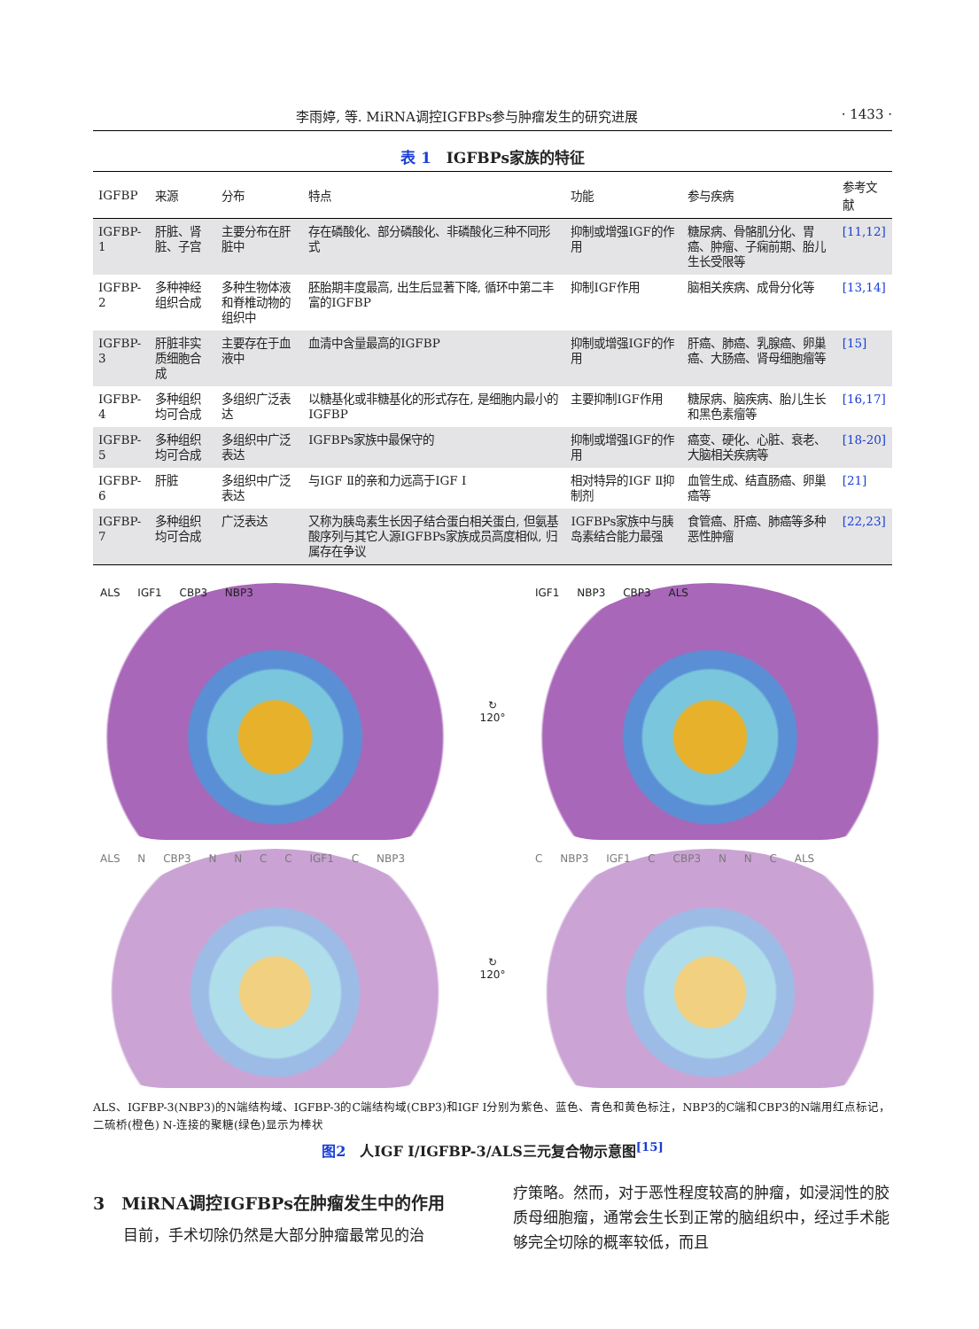李雨婷, 等. MiRNA调控IGFBPs参与肿瘤发生的研究进展 · 1433 ·
表 1　IGFBPs家族的特征
| IGFBP | 来源 | 分布 | 特点 | 功能 | 参与疾病 | 参考文献 |
| --- | --- | --- | --- | --- | --- | --- |
| IGFBP-1 | 肝脏、肾脏、子宫 | 主要分布在肝脏中 | 存在磷酸化、部分磷酸化、非磷酸化三种不同形式 | 抑制或增强IGF的作用 | 糖尿病、骨骼肌分化、胃癌、肿瘤、子痫前期、胎儿生长受限等 | [11,12] |
| IGFBP-2 | 多种神经组织合成 | 多种生物体液和脊椎动物的组织中 | 胚胎期丰度最高, 出生后显著下降, 循环中第二丰富的IGFBP | 抑制IGF作用 | 脑相关疾病、成骨分化等 | [13,14] |
| IGFBP-3 | 肝脏非实质细胞合成 | 主要存在于血液中 | 血清中含量最高的IGFBP | 抑制或增强IGF的作用 | 肝癌、肺癌、乳腺癌、卵巢癌、大肠癌、肾母细胞瘤等 | [15] |
| IGFBP-4 | 多种组织均可合成 | 多组织广泛表达 | 以糖基化或非糖基化的形式存在, 是细胞内最小的IGFBP | 主要抑制IGF作用 | 糖尿病、脑疾病、胎儿生长和黑色素瘤等 | [16,17] |
| IGFBP-5 | 多种组织均可合成 | 多组织中广泛表达 | IGFBPs家族中最保守的 | 抑制或增强IGF的作用 | 癌变、硬化、心脏、衰老、大脑相关疾病等 | [18-20] |
| IGFBP-6 | 肝脏 | 多组织中广泛表达 | 与IGF Ⅱ的亲和力远高于IGF Ⅰ | 相对特异的IGF Ⅱ抑制剂 | 血管生成、结直肠癌、卵巢癌等 | [21] |
| IGFBP-7 | 多种组织均可合成 | 广泛表达 | 又称为胰岛素生长因子结合蛋白相关蛋白, 但氨基酸序列与其它人源IGFBPs家族成员高度相似, 归属存在争议 | IGFBPs家族中与胰岛素结合能力最强 | 食管癌、肝癌、肺癌等多种恶性肿瘤 | [22,23] |
ALS IGF1 CBP3 NBP3
↻
120°
IGF1 NBP3 CBP3 ALS
ALS N CBP3 N N C C IGF1 C NBP3
↻
120°
C NBP3 IGF1 C CBP3 N N C ALS
ALS、IGFBP-3(NBP3)的N端结构域、IGFBP-3的C端结构域(CBP3)和IGF Ⅰ分别为紫色、蓝色、青色和黄色标注，NBP3的C端和CBP3的N端用红点标记，二硫桥(橙色) N-连接的聚糖(绿色)显示为棒状
图2　人IGF Ⅰ/IGFBP-3/ALS三元复合物示意图<sup>[15]</sup>
3　MiRNA调控IGFBPs在肿瘤发生中的作用
目前，手术切除仍然是大部分肿瘤最常见的治
疗策略。然而，对于恶性程度较高的肿瘤，如浸润性的胶质母细胞瘤，通常会生长到正常的脑组织中，经过手术能够完全切除的概率较低，而且